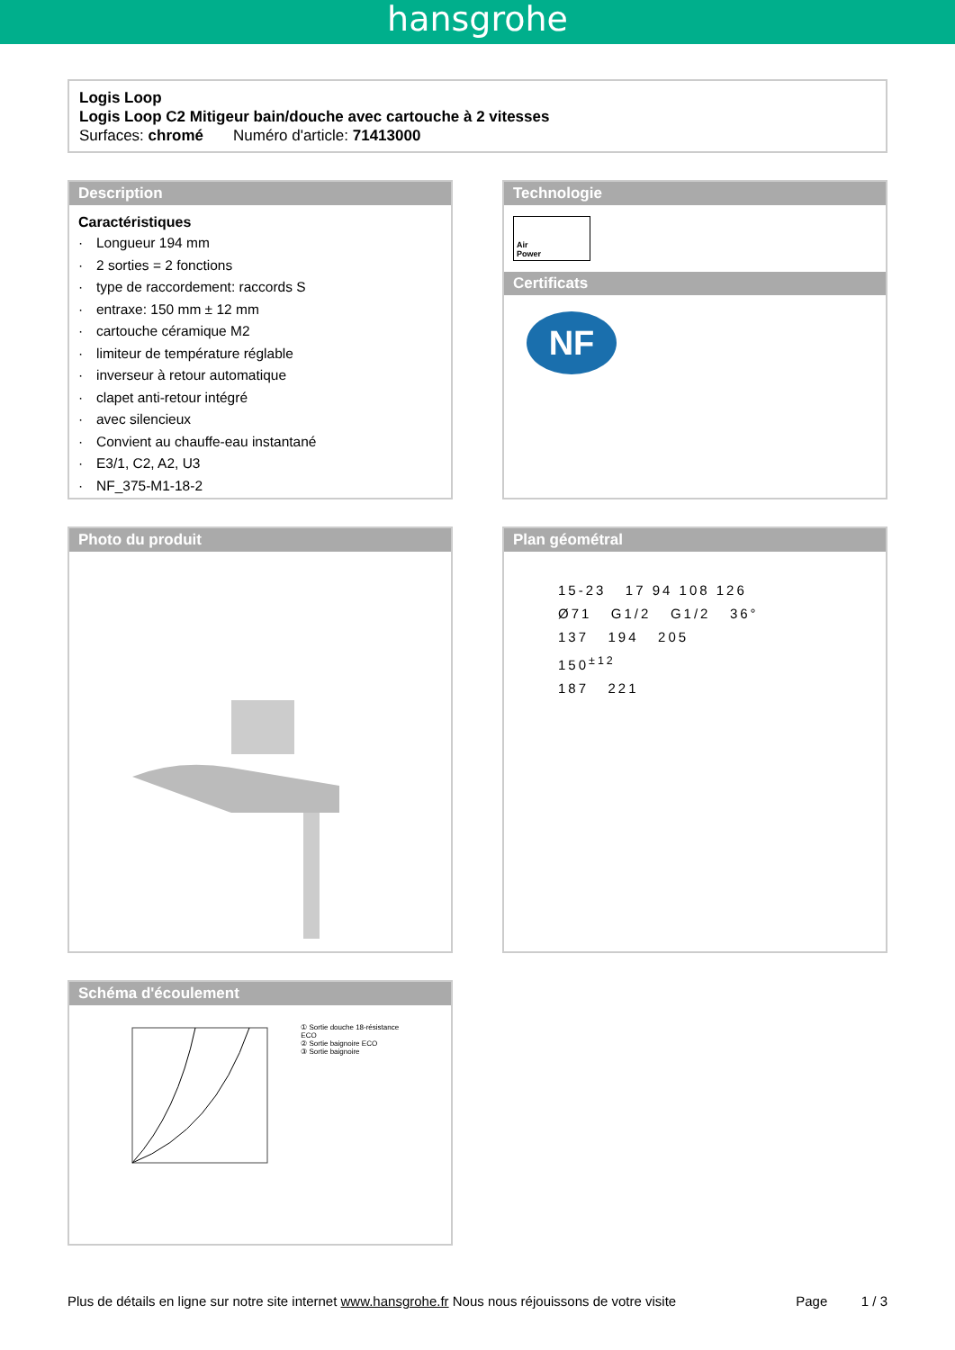hansgrohe
Logis Loop
Logis Loop C2 Mitigeur bain/douche avec cartouche à 2 vitesses
Surfaces: chromé Numéro d'article: 71413000
Description
Caractéristiques
· Longueur 194 mm
· 2 sorties = 2 fonctions
· type de raccordement: raccords S
· entraxe: 150 mm ± 12 mm
· cartouche céramique M2
· limiteur de température réglable
· inverseur à retour automatique
· clapet anti-retour intégré
· avec silencieux
· Convient au chauffe-eau instantané
· E3/1, C2, A2, U3
· NF_375-M1-18-2
Technologie
Air
Power
Certificats
NF
Photo du produit Plan géométral
15-23 17 94 108 126
Ø71 G1/2 G1/2 36°
137 194 205
150<sup>±12</sup>
187 221
Schéma d'écoulement
① Sortie douche 18-résistance ECO
② Sortie baignoire ECO
③ Sortie baignoire
Plus de détails en ligne sur notre site internet www.hansgrohe.fr Nous nous réjouissons de votre visite Page 1 / 3